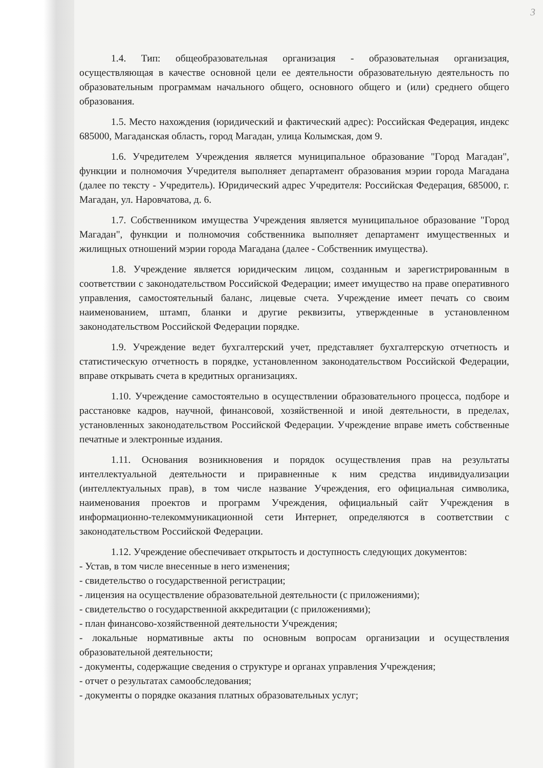3
1.4. Тип: общеобразовательная организация - образовательная организация, осуществляющая в качестве основной цели ее деятельности образовательную деятельность по образовательным программам начального общего, основного общего и (или) среднего общего образования.
1.5. Место нахождения (юридический и фактический адрес): Российская Федерация, индекс 685000, Магаданская область, город Магадан, улица Колымская, дом 9.
1.6. Учредителем Учреждения является муниципальное образование "Город Магадан", функции и полномочия Учредителя выполняет департамент образования мэрии города Магадана (далее по тексту - Учредитель). Юридический адрес Учредителя: Российская Федерация, 685000, г. Магадан, ул. Наровчатова, д. 6.
1.7. Собственником имущества Учреждения является муниципальное образование "Город Магадан", функции и полномочия собственника выполняет департамент имущественных и жилищных отношений мэрии города Магадана (далее - Собственник имущества).
1.8. Учреждение является юридическим лицом, созданным и зарегистрированным в соответствии с законодательством Российской Федерации; имеет имущество на праве оперативного управления, самостоятельный баланс, лицевые счета. Учреждение имеет печать со своим наименованием, штамп, бланки и другие реквизиты, утвержденные в установленном законодательством Российской Федерации порядке.
1.9. Учреждение ведет бухгалтерский учет, представляет бухгалтерскую отчетность и статистическую отчетность в порядке, установленном законодательством Российской Федерации, вправе открывать счета в кредитных организациях.
1.10. Учреждение самостоятельно в осуществлении образовательного процесса, подборе и расстановке кадров, научной, финансовой, хозяйственной и иной деятельности, в пределах, установленных законодательством Российской Федерации. Учреждение вправе иметь собственные печатные и электронные издания.
1.11. Основания возникновения и порядок осуществления прав на результаты интеллектуальной деятельности и приравненные к ним средства индивидуализации (интеллектуальных прав), в том числе название Учреждения, его официальная символика, наименования проектов и программ Учреждения, официальный сайт Учреждения в информационно-телекоммуникационной сети Интернет, определяются в соответствии с законодательством Российской Федерации.
1.12. Учреждение обеспечивает открытость и доступность следующих документов:
- Устав, в том числе внесенные в него изменения;
- свидетельство о государственной регистрации;
- лицензия на осуществление образовательной деятельности (с приложениями);
- свидетельство о государственной аккредитации (с приложениями);
- план финансово-хозяйственной деятельности Учреждения;
- локальные нормативные акты по основным вопросам организации и осуществления образовательной деятельности;
- документы, содержащие сведения о структуре и органах управления Учреждения;
- отчет о результатах самообследования;
- документы о порядке оказания платных образовательных услуг;